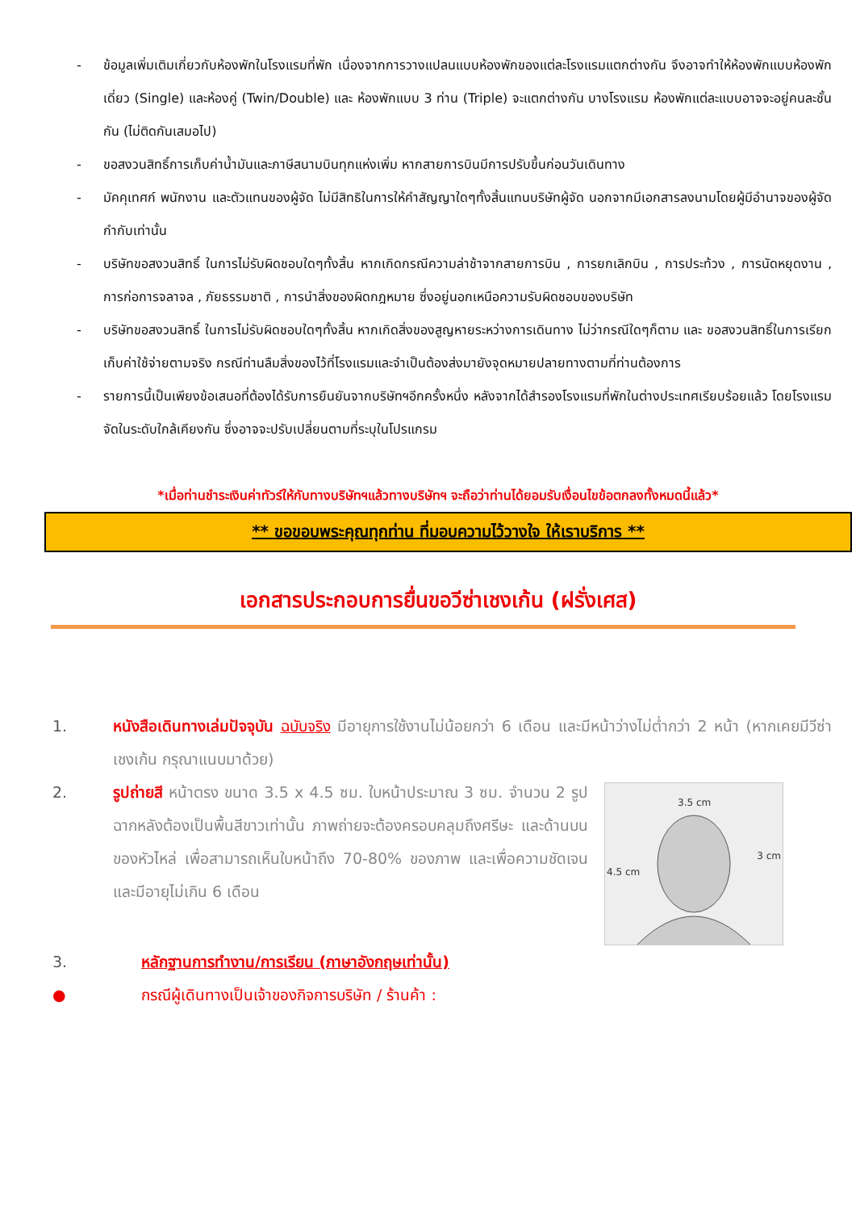- ข้อมูลเพิ่มเติมเกี่ยวกับห้องพักในโรงแรมที่พัก เนื่องจากการวางแปลนแบบห้องพักของแต่ละโรงแรมแตกต่างกัน จึงอาจทำให้ห้องพักแบบห้องพักเดี่ยว (Single) และห้องคู่ (Twin/Double) และ ห้องพักแบบ 3 ท่าน (Triple) จะแตกต่างกัน บางโรงแรม ห้องพักแต่ละแบบอาจจะอยู่คนละชั้นกัน (ไม่ติดกันเสมอไป)
- ขอสงวนสิทธิ์การเก็บค่าน้ำมันและภาษีสนามบินทุกแห่งเพิ่ม หากสายการบินมีการปรับขึ้นก่อนวันเดินทาง
- มัคคุเทศก์ พนักงาน และตัวแทนของผู้จัด ไม่มีสิทธิในการให้คำสัญญาใดๆทั้งสิ้นแทนบริษัทผู้จัด นอกจากมีเอกสารลงนามโดยผู้มีอำนาจของผู้จัดกำกับเท่านั้น
- บริษัทขอสงวนสิทธิ์ ในการไม่รับผิดชอบใดๆทั้งสิ้น หากเกิดกรณีความล่าช้าจากสายการบิน , การยกเลิกบิน , การประท้วง , การนัดหยุดงาน , การก่อการจลาจล , ภัยธรรมชาติ , การนำสิ่งของผิดกฎหมาย ซึ่งอยู่นอกเหนือความรับผิดชอบของบริษัท
- บริษัทขอสงวนสิทธิ์ ในการไม่รับผิดชอบใดๆทั้งสิ้น หากเกิดสิ่งของสูญหายระหว่างการเดินทาง ไม่ว่ากรณีใดๆก็ตาม และ ขอสงวนสิทธิ์ในการเรียกเก็บค่าใช้จ่ายตามจริง กรณีท่านลืมสิ่งของไว้ที่โรงแรมและจำเป็นต้องส่งมายังจุดหมายปลายทางตามที่ท่านต้องการ
- รายการนี้เป็นเพียงข้อเสนอที่ต้องได้รับการยืนยันจากบริษัทฯอีกครั้งหนึ่ง หลังจากได้สำรองโรงแรมที่พักในต่างประเทศเรียบร้อยแล้ว โดยโรงแรมจัดในระดับใกล้เคียงกัน ซึ่งอาจจะปรับเปลี่ยนตามที่ระบุในโปรแกรม
*เมื่อท่านชำระเงินค่าทัวร์ให้กับทางบริษัทฯแล้วทางบริษัทฯ จะถือว่าท่านได้ยอมรับเงื่อนไขข้อตกลงทั้งหมดนี้แล้ว*
** ขอขอบพระคุณทุกท่าน ที่มอบความไว้วางใจ ให้เราบริการ **
เอกสารประกอบการยื่นขอวีซ่าเชงเก้น (ฝรั่งเศส)
1. หนังสือเดินทางเล่มปัจจุบัน ฉบับจริง มีอายุการใช้งานไม่น้อยกว่า 6 เดือน และมีหน้าว่างไม่ต่ำกว่า 2 หน้า (หากเคยมีวีซ่าเชงเก้น กรุณาแนบมาด้วย)
2.
3.5 cm
4.5 cm
3 cm
รูปถ่ายสี หน้าตรง ขนาด 3.5 x 4.5 ซม. ใบหน้าประมาณ 3 ซม. จำนวน 2 รูป ฉากหลังต้องเป็นพื้นสีขาวเท่านั้น ภาพถ่ายจะต้องครอบคลุมถึงศรีษะ และด้านบนของหัวไหล่ เพื่อสามารถเห็นใบหน้าถึง 70-80% ของภาพ และเพื่อความชัดเจน และมีอายุไม่เกิน 6 เดือน
3. หลักฐานการทำงาน/การเรียน (ภาษาอังกฤษเท่านั้น)
● กรณีผู้เดินทางเป็นเจ้าของกิจการบริษัท / ร้านค้า :